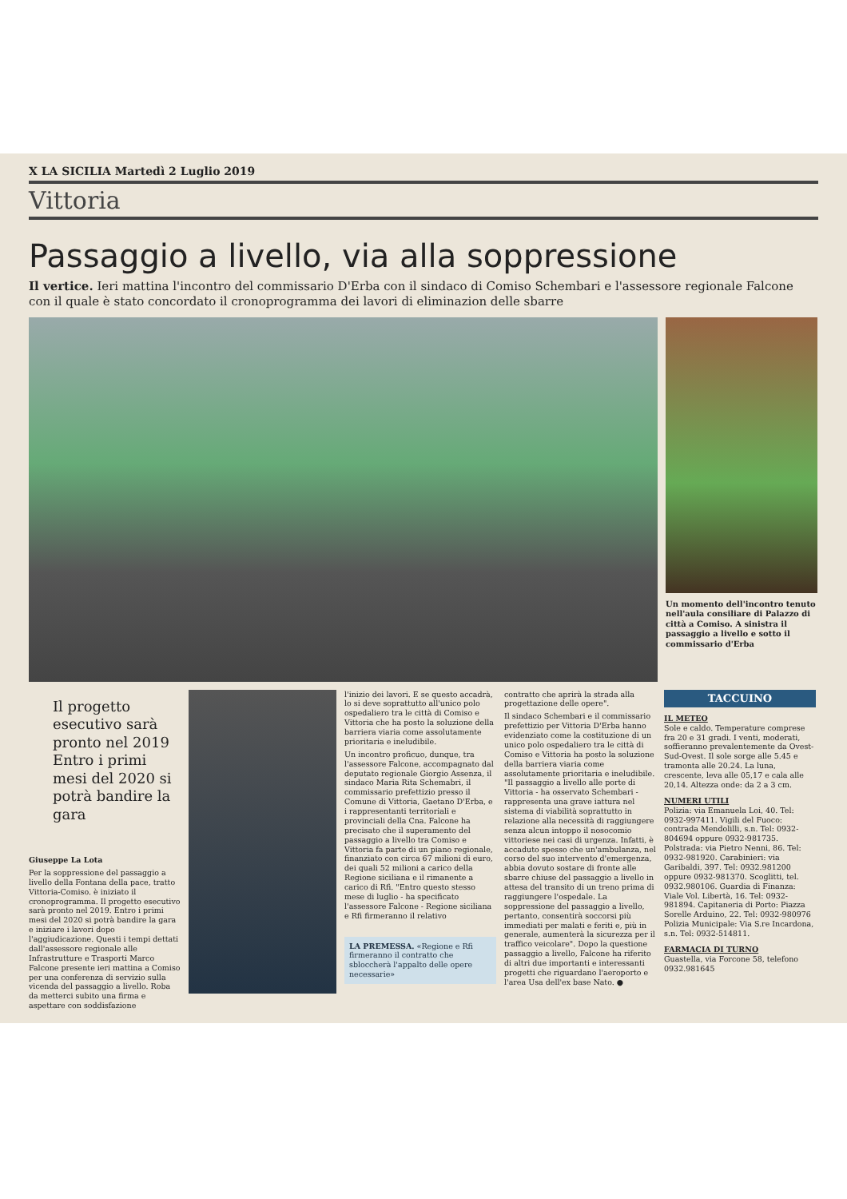X LA SICILIA Martedì 2 Luglio 2019
Vittoria
Passaggio a livello, via alla soppressione
Il vertice. Ieri mattina l'incontro del commissario D'Erba con il sindaco di Comiso Schembari e l'assessore regionale Falcone con il quale è stato concordato il cronoprogramma dei lavori di eliminazion delle sbarre
Un momento dell'incontro tenuto nell'aula consiliare di Palazzo di città a Comiso. A sinistra il passaggio a livello e sotto il commissario d'Erba
Il progetto esecutivo sarà pronto nel 2019 Entro i primi mesi del 2020 si potrà bandire la gara
Giuseppe La Lota
Per la soppressione del passaggio a livello della Fontana della pace, tratto Vittoria-Comiso. è iniziato il cronoprogramma. Il progetto esecutivo sarà pronto nel 2019. Entro i primi mesi del 2020 si potrà bandire la gara e iniziare i lavori dopo l'aggiudicazione. Questi i tempi dettati dall'assessore regionale alle Infrastrutture e Trasporti Marco Falcone presente ieri mattina a Comiso per una conferenza di servizio sulla vicenda del passaggio a livello. Roba da metterci subito una firma e aspettare con soddisfazione
l'inizio dei lavori. E se questo accadrà, lo si deve soprattutto all'unico polo ospedaliero tra le città di Comiso e Vittoria che ha posto la soluzione della barriera viaria come assolutamente prioritaria e ineludibile.
Un incontro proficuo, dunque, tra l'assessore Falcone, accompagnato dal deputato regionale Giorgio Assenza, il sindaco Maria Rita Schemabri, il commissario prefettizio presso il Comune di Vittoria, Gaetano D'Erba, e i rappresentanti territoriali e provinciali della Cna. Falcone ha precisato che il superamento del passaggio a livello tra Comiso e Vittoria fa parte di un piano regionale, finanziato con circa 67 milioni di euro, dei quali 52 milioni a carico della Regione siciliana e il rimanente a carico di Rfi. "Entro questo stesso mese di luglio - ha specificato l'assessore Falcone - Regione siciliana e Rfi firmeranno il relativo
LA PREMESSA. «Regione e Rfi firmeranno il contratto che sbloccherà l'appalto delle opere necessarie»
contratto che aprirà la strada alla progettazione delle opere".
Il sindaco Schembari e il commissario prefettizio per Vittoria D'Erba hanno evidenziato come la costituzione di un unico polo ospedaliero tra le città di Comiso e Vittoria ha posto la soluzione della barriera viaria come assolutamente prioritaria e ineludibile. "Il passaggio a livello alle porte di Vittoria - ha osservato Schembari - rappresenta una grave iattura nel sistema di viabilità soprattutto in relazione alla necessità di raggiungere senza alcun intoppo il nosocomio vittoriese nei casi di urgenza. Infatti, è accaduto spesso che un'ambulanza, nel corso del suo intervento d'emergenza, abbia dovuto sostare di fronte alle sbarre chiuse del passaggio a livello in attesa del transito di un treno prima di raggiungere l'ospedale. La soppressione del passaggio a livello, pertanto, consentirà soccorsi più immediati per malati e feriti e, più in generale, aumenterà la sicurezza per il traffico veicolare". Dopo la questione passaggio a livello, Falcone ha riferito di altri due importanti e interessanti progetti che riguardano l'aeroporto e l'area Usa dell'ex base Nato. ●
TACCUINO
IL METEO
Sole e caldo. Temperature comprese fra 20 e 31 gradi. I venti, moderati, soffieranno prevalentemente da Ovest-Sud-Ovest. Il sole sorge alle 5.45 e tramonta alle 20.24. La luna, crescente, leva alle 05,17 e cala alle 20,14. Altezza onde: da 2 a 3 cm.
NUMERI UTILI
Polizia: via Emanuela Loi, 40. Tel: 0932-997411. Vigili del Fuoco: contrada Mendolilli, s.n. Tel: 0932-804694 oppure 0932-981735. Polstrada: via Pietro Nenni, 86. Tel: 0932-981920. Carabinieri: via Garibaldi, 397. Tel: 0932.981200 oppure 0932-981370. Scoglitti, tel. 0932.980106. Guardia di Finanza: Viale Vol. Libertà, 16. Tel: 0932-981894. Capitaneria di Porto: Piazza Sorelle Arduino, 22. Tel: 0932-980976 Polizia Municipale: Via S.re Incardona, s.n. Tel: 0932-514811.
FARMACIA DI TURNO
Guastella, via Forcone 58, telefono 0932.981645